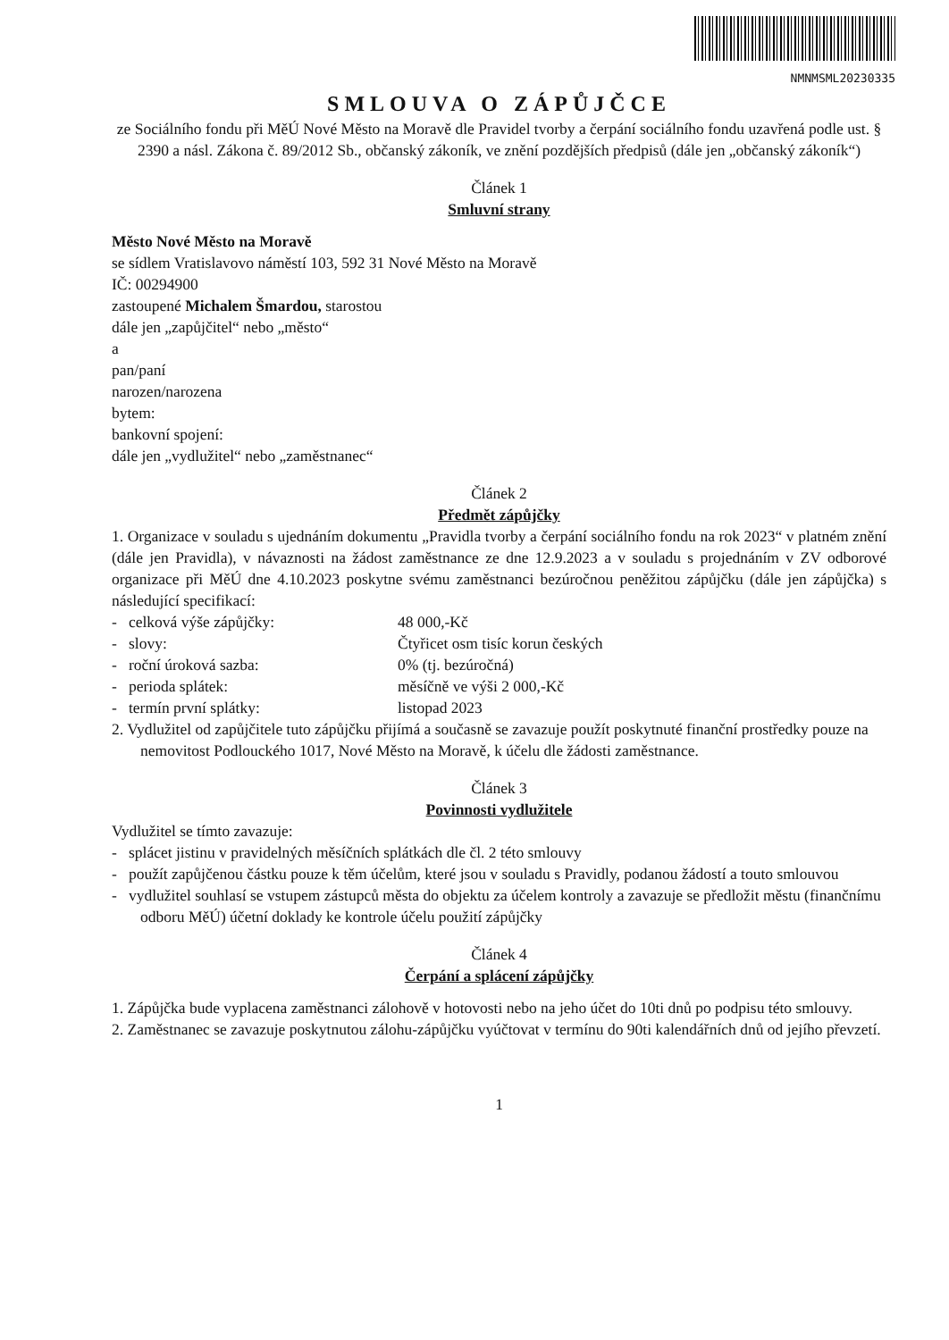NMNMSML20230335
SMLOUVA O ZÁPŮJČCE
ze Sociálního fondu při MěÚ Nové Město na Moravě dle Pravidel tvorby a čerpání sociálního fondu uzavřená podle ust. § 2390 a násl. Zákona č. 89/2012 Sb., občanský zákoník, ve znění pozdějších předpisů (dále jen „občanský zákoník“)
Článek 1
Smluvní strany
Město Nové Město na Moravě
se sídlem Vratislavovo náměstí 103, 592 31 Nové Město na Moravě
IČ: 00294900
zastoupené Michalem Šmardou, starostou
dále jen „zapůjčitel“ nebo „město“
a
pan/paní
narozen/narozena
bytem:
bankovní spojení:
dále jen „vydlužitel“ nebo „zaměstnanec“
Článek 2
Předmět zápůjčky
1. Organizace v souladu s ujednáním dokumentu „Pravidla tvorby a čerpání sociálního fondu na rok 2023“ v platném znění (dále jen Pravidla), v návaznosti na žádost zaměstnance ze dne 12.9.2023 a v souladu s projednáním v ZV odborové organizace při MěÚ dne 4.10.2023 poskytne svému zaměstnanci bezúročnou peněžitou zápůjčku (dále jen zápůjčka) s následující specifikací:
- celková výše zápůjčky: 48 000,-Kč
- slovy: Čtyřicet osm tisíc korun českých
- roční úroková sazba: 0% (tj. bezúročná)
- perioda splátek: měsíčně ve výši 2 000,-Kč
- termín první splátky: listopad 2023
2. Vydlužitel od zapůjčitele tuto zápůjčku přijímá a současně se zavazuje použít poskytnuté finanční prostředky pouze na nemovitost Podlouckého 1017, Nové Město na Moravě, k účelu dle žádosti zaměstnance.
Článek 3
Povinnosti vydlužitele
Vydlužitel se tímto zavazuje:
- splácet jistinu v pravidelných měsíčních splátkách dle čl. 2 této smlouvy
- použít zapůjčenou částku pouze k těm účelům, které jsou v souladu s Pravidly, podanou žádostí a touto smlouvou
- vydlužitel souhlasí se vstupem zástupců města do objektu za účelem kontroly a zavazuje se předložit městu (finančnímu odboru MěÚ) účetní doklady ke kontrole účelu použití zápůjčky
Článek 4
Čerpání a splácení zápůjčky
1. Zápůjčka bude vyplacena zaměstnanci zálohově v hotovosti nebo na jeho účet do 10ti dnů po podpisu této smlouvy.
2. Zaměstnanec se zavazuje poskytnutou zálohu-zápůjčku vyúčtovat v termínu do 90ti kalendářních dnů od jejího převzetí.
1